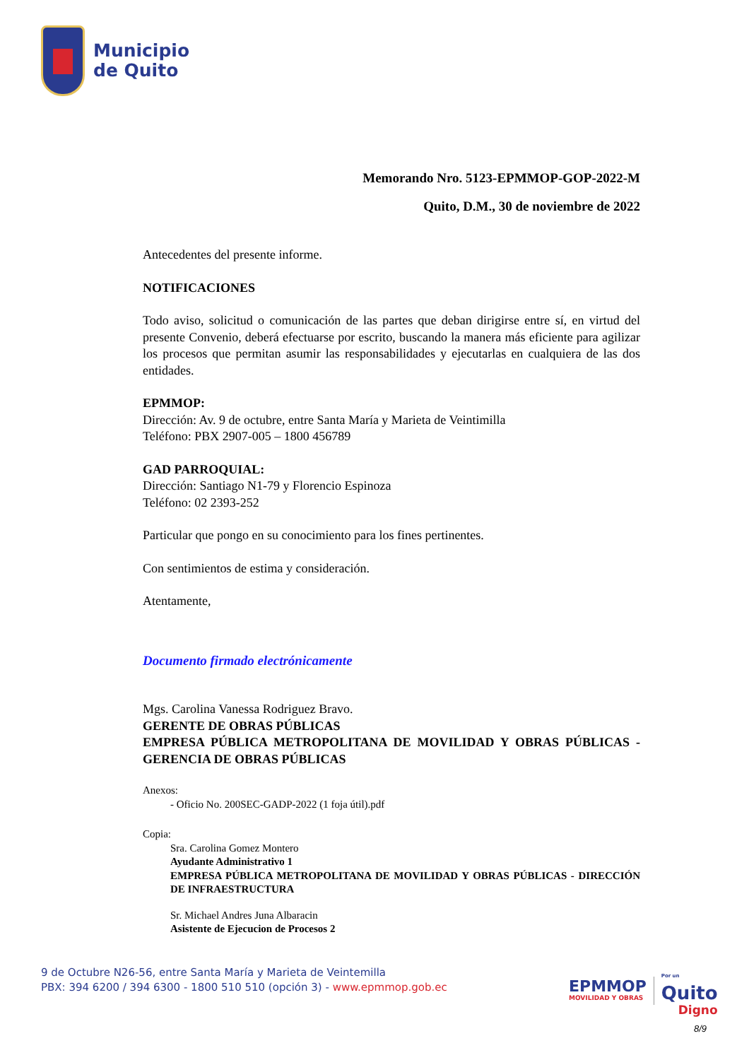Municipio
de Quito
Memorando Nro. 5123-EPMMOP-GOP-2022-M
Quito, D.M., 30 de noviembre de 2022
Antecedentes del presente informe.
NOTIFICACIONES
Todo aviso, solicitud o comunicación de las partes que deban dirigirse entre sí, en virtud del presente Convenio, deberá efectuarse por escrito, buscando la manera más eficiente para agilizar los procesos que permitan asumir las responsabilidades y ejecutarlas en cualquiera de las dos entidades.
EPMMOP:
Dirección: Av. 9 de octubre, entre Santa María y Marieta de Veintimilla
Teléfono: PBX 2907-005 – 1800 456789
GAD PARROQUIAL:
Dirección: Santiago N1-79 y Florencio Espinoza
Teléfono: 02 2393-252
Particular que pongo en su conocimiento para los fines pertinentes.
Con sentimientos de estima y consideración.
Atentamente,
Documento firmado electrónicamente
Mgs. Carolina Vanessa Rodriguez Bravo.
GERENTE DE OBRAS PÚBLICAS
EMPRESA PÚBLICA METROPOLITANA DE MOVILIDAD Y OBRAS PÚBLICAS - GERENCIA DE OBRAS PÚBLICAS
Anexos:
- Oficio No. 200SEC-GADP-2022 (1 foja útil).pdf
Copia:
Sra. Carolina Gomez Montero
Ayudante Administrativo 1
EMPRESA PÚBLICA METROPOLITANA DE MOVILIDAD Y OBRAS PÚBLICAS - DIRECCIÓN DE INFRAESTRUCTURA
Sr. Michael Andres Juna Albaracin
Asistente de Ejecucion de Procesos 2
9 de Octubre N26-56, entre Santa María y Marieta de Veintemilla
PBX: 394 6200 / 394 6300 - 1800 510 510 (opción 3) - www.epmmop.gob.ec
EPMMOP
MOVILIDAD Y OBRAS
Por un
Quito
Digno
8/9